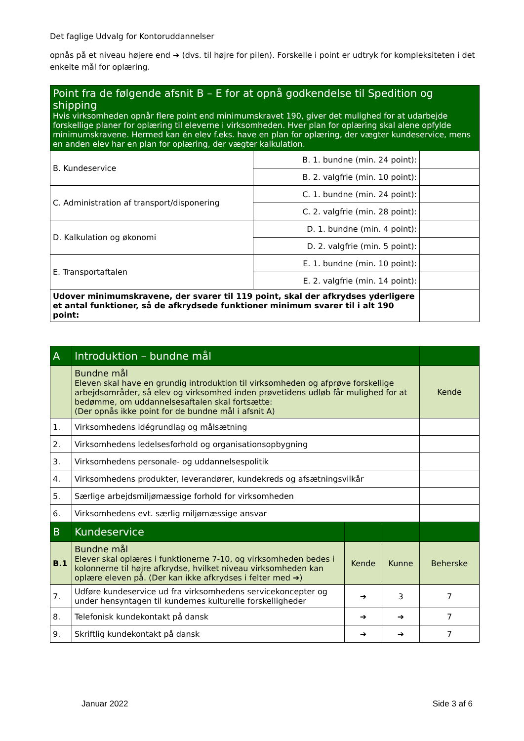Det faglige Udvalg for Kontoruddannelser
opnås på et niveau højere end ➔ (dvs. til højre for pilen). Forskelle i point er udtryk for kompleksiteten i det enkelte mål for oplæring.
| Point fra de følgende afsnit B – E for at opnå godkendelse til Spedition og shipping Hvis virksomheden opnår flere point end minimumskravet 190, giver det mulighed for at udarbejde forskellige planer for oplæring til eleverne i virksomheden. Hver plan for oplæring skal alene opfylde minimumskravene. Hermed kan én elev f.eks. have en plan for oplæring, der vægter kundeservice, mens en anden elev har en plan for oplæring, der vægter kalkulation. | | |
| B. Kundeservice | B. 1. bundne (min. 24 point): | |
| | B. 2. valgfrie (min. 10 point): | |
| C. Administration af transport/disponering | C. 1. bundne (min. 24 point): | |
| | C. 2. valgfrie (min. 28 point): | |
| D. Kalkulation og økonomi | D. 1. bundne (min. 4 point): | |
| | D. 2. valgfrie (min. 5 point): | |
| E. Transportaftalen | E. 1. bundne (min. 10 point): | |
| | E. 2. valgfrie (min. 14 point): | |
| Udover minimumskravene, der svarer til 119 point, skal der afkrydses yderligere et antal funktioner, så de afkrydsede funktioner minimum svarer til i alt 190 point: | | |
| A | Introduktion – bundne mål | | | |
| | Bundne mål Eleven skal have en grundig introduktion til virksomheden og afprøve forskellige arbejdsområder, så elev og virksomhed inden prøvetidens udløb får mulighed for at bedømme, om uddannelsesaftalen skal fortsætte: (Der opnås ikke point for de bundne mål i afsnit A) | | | Kende |
| 1. | Virksomhedens idégrundlag og målsætning | | | |
| 2. | Virksomhedens ledelsesforhold og organisationsopbygning | | | |
| 3. | Virksomhedens personale- og uddannelsespolitik | | | |
| 4. | Virksomhedens produkter, leverandører, kundekreds og afsætningsvilkår | | | |
| 5. | Særlige arbejdsmiljømæssige forhold for virksomheden | | | |
| 6. | Virksomhedens evt. særlig miljømæssige ansvar | | | |
| B | Kundeservice | | | |
| B.1 | Bundne mål Elever skal oplæres i funktionerne 7-10, og virksomheden bedes i kolonnerne til højre afkrydse, hvilket niveau virksomheden kan oplære eleven på. (Der kan ikke afkrydses i felter med ➔) | Kende | Kunne | Beherske |
| 7. | Udføre kundeservice ud fra virksomhedens servicekoncepter og under hensyntagen til kundernes kulturelle forskelligheder | ➔ | 3 | 7 |
| 8. | Telefonisk kundekontakt på dansk | ➔ | ➔ | 7 |
| 9. | Skriftlig kundekontakt på dansk | ➔ | ➔ | 7 |
Januar 2022 Side 3 af 6